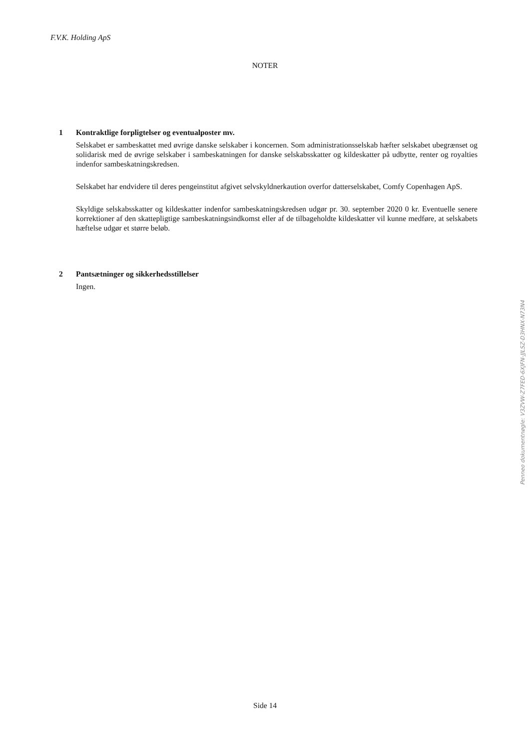F.V.K. Holding ApS
NOTER
1 Kontraktlige forpligtelser og eventualposter mv.
Selskabet er sambeskattet med øvrige danske selskaber i koncernen. Som administrationsselskab hæfter selskabet ubegrænset og solidarisk med de øvrige selskaber i sambeskatningen for danske selskabsskatter og kildeskatter på udbytte, renter og royalties indenfor sambeskatningskredsen.
Selskabet har endvidere til deres pengeinstitut afgivet selvskyldnerkaution overfor datterselskabet, Comfy Copenhagen ApS.
Skyldige selskabsskatter og kildeskatter indenfor sambeskatningskredsen udgør pr. 30. september 2020 0 kr. Eventuelle senere korrektioner af den skattepligtige sambeskatningsindkomst eller af de tilbageholdte kildeskatter vil kunne medføre, at selskabets hæftelse udgør et større beløb.
2 Pantsætninger og sikkerhedsstillelser
Ingen.
Penneo dokumentnøgle: V3ZVW-Z7FED-6XJFN-JJLSZ-D3HNX-N73N4
Side 14